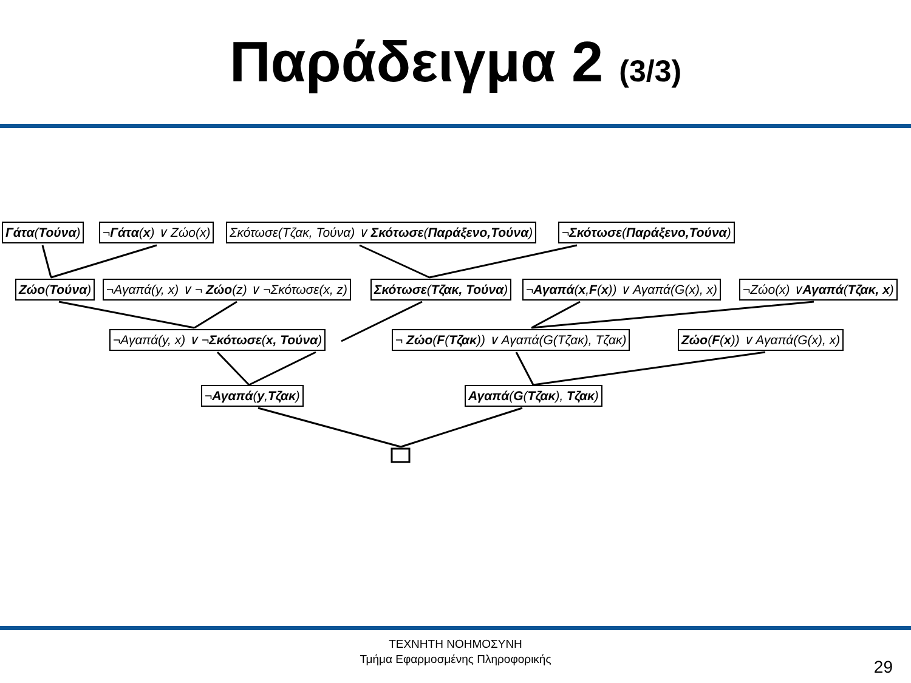Παράδειγμα 2 (3/3)
Γάτα(Τούνα) ¬Γάτα(x) ∨ Ζώο(x) Σκότωσε(Τζακ, Τούνα) ∨ Σκότωσε(Παράξενο,Τούνα) ¬Σκότωσε(Παράξενο,Τούνα)
Ζώο(Τούνα) ¬Αγαπά(y, x) ∨ ¬ Ζώο(z) ∨ ¬Σκότωσε(x, z) Σκότωσε(Τζακ, Τούνα) ¬Αγαπά(x,F(x)) ∨ Αγαπά(G(x), x) ¬Ζώο(x) ∨Αγαπά(Τζακ, x)
¬Αγαπά(y, x) ∨ ¬Σκότωσε(x, Τούνα) ¬ Ζώο(F(Τζακ)) ∨ Αγαπά(G(Τζακ), Τζακ) Ζώο(F(x)) ∨ Αγαπά(G(x), x)
¬Αγαπά(y,Τζακ) Αγαπά(G(Τζακ), Τζακ)
ΤΕΧΝΗΤΗ ΝΟΗΜΟΣΥΝΗ
Τμήμα Εφαρμοσμένης Πληροφορικής
29